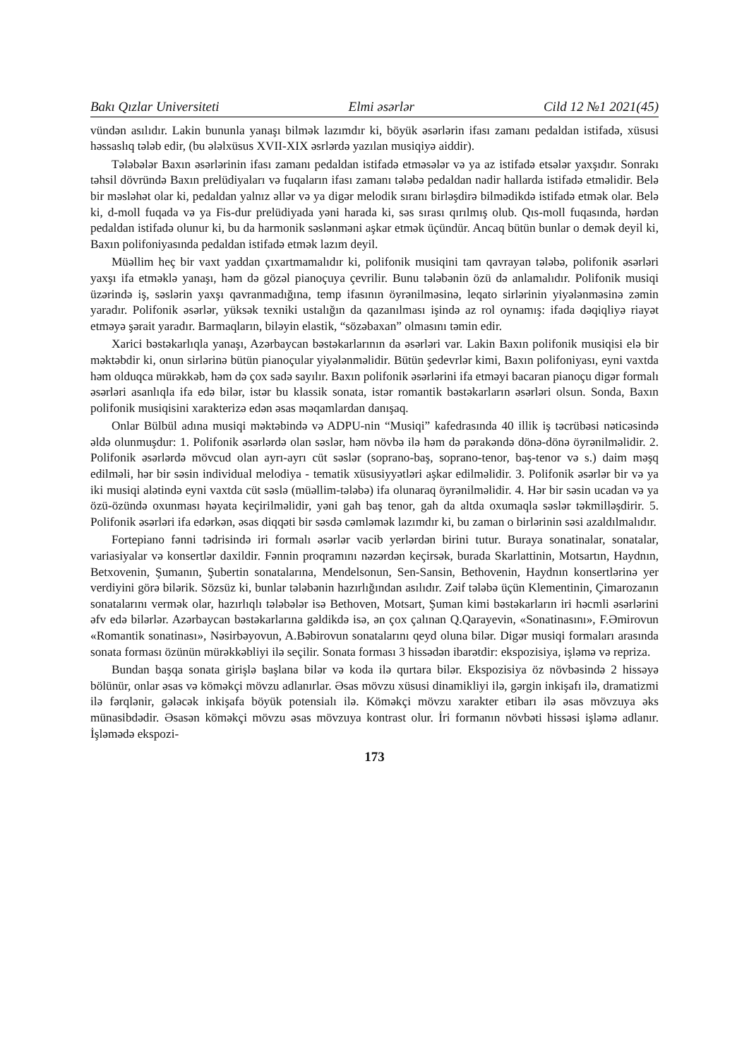Bakı Qızlar Universiteti Elmi əsərlər Cild 12 №1 2021(45)
vündən asılıdır. Lakin bununla yanaşı bilmək lazımdır ki, böyük əsərlərin ifası zamanı pedal­dan istifadə, xüsusi həssaslıq tələb edir, (bu ələlxüsus XVII-XIX əsrlərdə yazılan musiqiyə aiddir).
Tələbələr Baxın əsərlərinin ifası zamanı pedaldan istifadə etməsələr və ya az istifadə etsə­lər yaxşıdır. Sonrakı təhsil dövründə Baxın prelüdiyaları və fuqaların ifası zamanı tələbə pe­daldan nadir hallarda istifadə etməlidir. Belə bir məsləhət olar ki, pedaldan yalnız əllər və ya digər melodik sıranı birləşdirə bilmədikdə istifadə etmək olar. Belə ki, d-moll fuqada və ya Fis-dur prelüdiyada yəni harada ki, səs sırası qırılmış olub. Qıs-moll fuqasında, hərdən pedal­dan istifadə olunur ki, bu da harmonik səslənməni aşkar etmək üçündür. Ancaq bütün bunlar o demək deyil ki, Baxın polifoniyasında pedaldan istifadə etmək lazım deyil.
Müəllim heç bir vaxt yaddan çıxartmamalıdır ki, polifonik musiqini tam qavrayan tələbə, polifonik əsərləri yaxşı ifa etməklə yanaşı, həm də gözəl pianoçuya çevrilir. Bunu tələbənin özü də anlamalıdır. Polifonik musiqi üzərində iş, səslərin yaxşı qavranmadığına, temp ifasının öyrənilməsinə, leqato sirlərinin yiyələnməsinə zəmin yaradır. Polifonik əsərlər, yüksək texniki ustalığın da qazanılması işində az rol oynamış: ifada dəqiqliyə riayət etməyə şərait yaradır. Barmaqların, biləyin elastik, “sözəbaxan” olmasını təmin edir.
Xarici bəstəkarlıqla yanaşı, Azərbaycan bəstəkarlarının da əsərləri var. Lakin Baxın poli­fonik musiqisi elə bir məktəbdir ki, onun sirlərinə bütün pianoçular yiyələnməlidir. Bütün şe­devrlər kimi, Baxın polifoniyası, eyni vaxtda həm olduqca mürəkkəb, həm də çox sadə sayılır. Baxın polifonik əsərlərini ifa etməyi bacaran pianoçu digər formalı əsərləri asanlıqla ifa edə bilər, istər bu klassik sonata, istər romantik bəstəkarların əsərləri olsun. Sonda, Baxın polifo­nik musiqisini xarakterizə edən əsas məqamlardan danışaq.
Onlar Bülbül adına musiqi məktəbində və ADPU-nin “Musiqi” kafedrasında 40 illik iş təcrübəsi nəticəsində əldə olunmuşdur: 1. Polifonik əsərlərdə olan səslər, həm növbə ilə həm də pərakəndə dönə-dönə öyrənilməlidir. 2. Polifonik əsərlərdə mövcud olan ayrı-ayrı cüt səs­lər (soprano-baş, soprano-tenor, baş-tenor və s.) daim məşq edilməli, hər bir səsin individual melodiya - tematik xüsusiyyətləri aşkar edilməlidir. 3. Polifonik əsərlər bir və ya iki musiqi alətində eyni vaxtda cüt səslə (müəllim-tələbə) ifa olunaraq öyrənilməlidir. 4. Hər bir səsin ucadan və ya özü-özündə oxunması həyata keçirilməlidir, yəni gah baş tenor, gah da altda oxumaqla səslər təkmilləşdirir. 5. Polifonik əsərləri ifa edərkən, əsas diqqəti bir səsdə cəm­ləmək lazımdır ki, bu zaman o birlərinin səsi azaldılmalıdır.
Fortepiano fənni tədrisində iri formalı əsərlər vacib yerlərdən birini tutur. Buraya sonati­nalar, sonatalar, variasiyalar və konsertlər daxildir. Fənnin proqramını nəzərdən keçirsək, bu­rada Skarlattinin, Motsartın, Haydnın, Betxovenin, Şumanın, Şubertin sonatalarına, Mendel­sonun, Sen-Sansin, Bethovenin, Haydnın konsertlərinə yer verdiyini görə bilərik. Sözsüz ki, bunlar tələbənin hazırlığından asılıdır. Zəif tələbə üçün Klementinin, Çimarozanın sonatala­rını vermək olar, hazırlıqlı tələbələr isə Bethoven, Motsart, Şuman kimi bəstəkarların iri həcmli əsərlərini əfv edə bilərlər. Azərbaycan bəstəkarlarına gəldikdə isə, ən çox çalınan Q.Qarayevin, «Sonatinasını», F.Əmirovun «Romantik sonatinası», Nəsirbəyovun, A.Bəbiro­vun sonatalarını qeyd oluna bilər. Digər musiqi formaları arasında sonata forması özünün mürəkkəbliyi ilə seçilir. Sonata forması 3 hissədən ibarətdir: ekspozisiya, işləmə və repriza.
Bundan başqa sonata girişlə başlana bilər və koda ilə qurtara bilər. Ekspozisiya öz növbə­sində 2 hissəyə bölünür, onlar əsas və köməkçi mövzu adlanırlar. Əsas mövzu xüsusi dina­mikliyi ilə, gərgin inkişafı ilə, dramatizmi ilə fərqlənir, gələcək inkişafa böyük potensialı ilə. Köməkçi mövzu xarakter etibarı ilə əsas mövzuya əks münasibdədir. Əsasən köməkçi mövzu əsas mövzuya kontrast olur. İri formanın növbəti hissəsi işləmə adlanır. İşləmədə ekspozi-
173